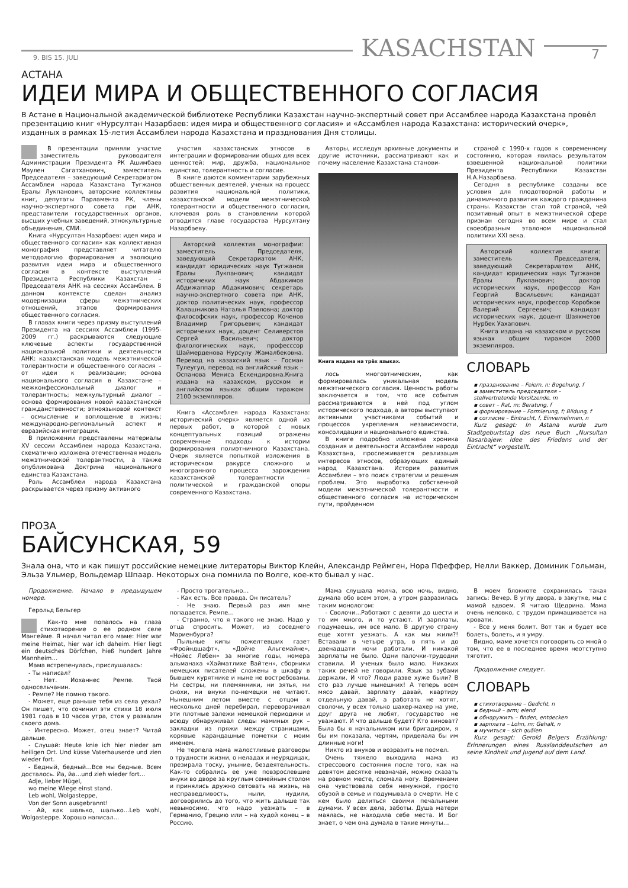9. BIS 15. JULI
KASACHSTAN
7
АСТАНА
ИДЕИ МИРА И ОБЩЕСТВЕННОГО СОГЛАСИЯ
В Астане в Национальной академической библиотеке Республики Казахстан научно-экспертный совет при Ассамблее народа Казахстана провёл презентацию книг «Нурсултан Назарбаев: идея мира и общественного согласия» и «Ассамблея народа Казахстана: исторический очерк», изданных в рамках 15-летия Ассамблеи народа Казахстана и празднования Дня столицы.
В презентации приняли участие заместитель руководителя Администрации Президента РК Ашимбаев Маулен Сагатханович, заместитель Председателя – заведующий Секретариатом Ассамблеи народа Казахстана Тугжанов Ералы Лукпанович, авторские коллективы книг, депутаты Парламента РК, члены научно-экспертного совета при АНК, представители государственных органов, высших учебных заведений, этнокультурные объединения, СМИ.
Книга «Нурсултан Назарбаев: идея мира и общественного согласия» как коллективная монография представляет читателю методологию формирования и эволюцию развития идеи мира и общественного согласия в контексте выступлений Президента Республики Казахстан – Председателя АНК на сессиях Ассамблеи. В данном контексте сделан анализ модернизации сферы межэтнических отношений, этапов формирования общественного согласия.
В главах книги через призму выступлений Президента на сессиях Ассамблеи (1995-2009 гг.) раскрываются следующие ключевые аспекты государственной национальной политики и деятельности АНК: казахстанская модель межэтнической толерантности и общественного согласия – от идеи к реализации; основа национального согласия в Казахстане – межконфессиональный диалог и толерантность; межкультурный диалог – основа формирования новой казахстанской гражданственности; этноязыковой контекст – осмысление и воплощение в жизнь; международно-региональный аспект и евразийская интеграция.
В приложении представлены материалы XV сессии Ассамблеи народа Казахстана, схематично изложена отечественная модель межэтнической толерантности, а также опубликована Доктрина национального единства Казахстана.
Роль Ассамблеи народа Казахстана раскрывается через призму активного
участия казахстанских этносов в интеграции и формировании общих для всех ценностей: мир, дружба, национальное единство, толерантность и согласие.
В книге даются комментарии зарубежных общественных деятелей, ученых на процесс развития национальной политики, казахстанской модели межэтнической толерантности и общественного согласия, ключевая роль в становлении которой отводится главе государства Нурсултану Назарбаеву.
Авторский коллектив монографии: заместитель Председателя, заведующий Секретариатом АНК, кандидат юридических наук Тугжанов Ералы Лукпанович; кандидат историчеких наук Абдакимов Абдижаппар Абдакимович; секретарь научно-экспертного совета при АНК, доктор политических наук, профессор Калашникова Наталья Павловна; доктор философских наук, профессор Коченов Владимир Григорьевич; кандидат историчеких наук, доцент Селиверстов Сергей Васильевич; доктор филологических наук, професссор Шаймерденова Нурсулу Жамалбековна. Перевод на казахский язык – Госман Тулеугул, перевод на английский язык – Оспанова Мениса Ескендировна.Книга издана на казахском, русском и английском языках общим тиражом 2100 экземпляров.
Книга «Ассамблея народа Казахстана: исторический очерк» является одной из первых работ, в которой с новых концептуальных позиций отражены современные подходы к истории формирования полиэтничного Казахстана. Очерк является попыткой изложения в историческом ракурсе сложного и многогранного процесса зарождения казахстанской толерантности – политической и гражданской опоры современного Казахстана.
Авторы, исследуя архивные документы и другие источники, рассматривают как и почему население Казахстана станови-
Книга издана на трёх языках.
лось многоэтническим, как формировалась уникальная модель межэтнического согласия. Ценность работы заключается в том, что все события рассматриваются в ней под углом исторического подхода, а авторы выступают активными участниками событий и процессов укрепления независимости, консолидации и национального единства.
В книге подробно изложена хроника создания и деятельности Ассамблеи народа Казахстана, прослеживается реализация интересов этносов, образующих единый народ Казахстана. История развития Ассамблеи – это поиск стратегии и решения проблем. Это выработка собственной модели межэтнической толерантности и общественного согласия на историческом пути, пройденном
страной с 1990-х годов к современному состоянию, которая явилась результатом взвешенной национальной политики Президента Республики Казахстан Н.А.Назарбаева.
Сегодня в республике созданы все условия для плодотворной работы и динамичного развития каждого гражданина страны. Казахстан стал той страной, чей позитивный опыт в межэтнической сфере признан сегодня во всем мире и стал своеобразным эталоном национальной политики XXI века.
Авторский коллектив книги: заместитель Председателя, заведующий Секретариатом АНК, кандидат юридических наук Тугжанов Ералы Лукпанович; доктор исторических наук, профессор Кан Георгий Васильевич; кандидат исторических наук, профессор Коробков Валерий Сергеевич; кандидат исторических наук, доцент Шаяхметов Нурбек Уахапович.
Книга издана на казахском и русском языках общим тиражом 2000 экземпляров.
СЛОВАРЬ
▪ празднование – Feiern, n; Begehung, f
▪ заместитель председателя –
stellvertretende Vorsitzende, m
▪ совет – Rat, m; Beratung, f
▪ формирование – Formierung, f; Bildung, f
▪ согласие – Eintracht, f, Einvernehmen, n
Kurz gesagt: In Astana wurde zum Stadtgeburtstag das neue Buch „Nursultan Nasarbajew: Idee des Friedens und der Eintracht“ vorgestellt.
ПРОЗА
БАЙСУНСКАЯ, 59
Знала она, что и как пишут российские немецкие литераторы Виктор Клейн, Александр Реймген, Нора Пфеффер, Нелли Ваккер, Доминик Гольман, Эльза Ульмер, Вольдемар Шпаар. Некоторых она помнила по Волге, кое-кто бывал у нас.
Продолжение. Начало в предыдущем номере.
Герольд Бельгер
Как-то мне попалось на глаза стихотворение о ее родном селе Мангейме. Я начал читал его маме: Hier war meine Heimat, hier war ich daheim. Hier liegt ein deutsches Dörfchen, hieß hundert Jahre Mannheim…
Мама встрепенулась, прислушалась:
- Ты написал?
- Нет. Иоханнес Ремпе. Твой односельчанин.
- Ремпе? Не помню такого.
- Может, еще раньше тебя из села уехал? Он пишет, что сочинил эти стихи 18 июля 1981 года в 10 часов утра, стоя у развалин своего дома.
- Интересно. Может, отец знает? Читай дальше.
- Слушай: Heute knie ich hier nieder am heiligen Ort. Und küsse Vaterhauserde und zien wieder fort.
- Бедный, бедный…Все мы бедные. Всем досталось. Йа, йа…und zieh wieder fort…
Adje, lieber Hügel,
wo meine Wiege einst stand.
Leb wohl, Wolgasteppe,
Von der Sonn ausgebrannt!
- Ай, как шалько, шалько…Leb wohl, Wolgasteppe. Хорошо написал…
- Просто трогательно…
- Как есть. Все правда. Он писатель?
- Не знаю. Первый раз имя мне попадается. Ремпе…
- Странно, что я такого не знаю. Надо у отца спросить. Может, из соседнего Мариенбурга?
Пыльные кипы пожелтевших газет «Фройндшафт», «Дойче Альгемайне», «Нойес Лебен» за многие годы, номера альманаха «Хайматлихе Вайтен», сборники немецких писателей сложены в шкафу в бывшем курятнике и ныне не востребованы. Ни сестры, ни племянники, ни зятья, ни снохи, ни внуки по-немецки не читают. Нынешним летом вместе с отцом я несколько дней перебирал, переворачивал эти плотные залежи немецкой периодики и всюду обнаруживал следы маминых рук – закладки из пряжи между страницами, корявые карандашные пометки с моим именем.
Не терпела мама жалостливые разговоры о трудности жизни, о неладах и неурядицах, презирала тоску, уныние, бездеятельность. Как-то собрались ее уже повзрослевшие внуки во дворе за круглым семейным столом и принялись дружно сетовать на жизнь, на несправедливость, ныли, нудили, договорились до того, что жить дальше так невыносимо, что надо уезжать – в Германию, Грецию или – на худой конец – в Россию.
Мама слушала молча, всю ночь, видно, думала обо всем этом, а утром разразилась таким монологом:
- Сволочи…Работают с девяти до шести и то им много, и то устают. И зарплаты, подумаешь, им все мало. В другую страну еще хотят уезжать. А как мы жили?! Вставали в четыре утра, в пять и до двенадцати ночи работали. И никакой зарплаты не было. Одни палочки-трудодни ставили. И ученых было мало. Никаких таких речей не говорили. Язык за зубами держали. И что? Люди разве хуже были? В сто раз лучше нынешних! А теперь всем мясо давай, зарплату давай, квартиру отдельную давай, а работать не хотят, сволочи, у всех только шахер-махер на уме, друг друга не любят, государство не уважают. И что дальше будет? Кто виноват? Была бы я начальником или бригадиром, я бы им показала, чертям, приделала бы им длинные ноги!
Никто из внуков и возразить не посмел.
Очень тяжело выходила мама из стрессового состояния после того, как на девятом десятке невзначай, можно сказать на ровном месте, сломала ногу. Временами она чувствовала себя ненужной, просто обузой в семье и подумывала о смерти. Не с кем было делиться своими печальными думами. У всех дела, заботы. Душа матери маялась, не находила себе места. И Бог знает, о чем она думала в такие минуты…
В моем блокноте сохранилась такая запись: Вечер. В углу двора, в закутке, мы с мамой вдвоем. Я читаю Щедрина. Мама очень неловко, с трудом примащивается на кровати.
- Все у меня болит. Вот так и будет все болеть, болеть, и я умру.
Видно, маме хочется поговорить со мной о том, что ее в последнее время неотступно тяготит.
Продолжение следует.
СЛОВАРЬ
▪ стихотворение – Gedicht, n
▪ бедный – arm; elend
▪ обнаружить – finden, entdecken
▪ зарплата – Lohn, m; Gehalt, n
▪ мучиться – sich quälen
Kurz gesagt: Gerold Belgers Erzählung: Erinnerungen eines Russlanddeutschen an seine Kindheit und Jugend auf dem Land.